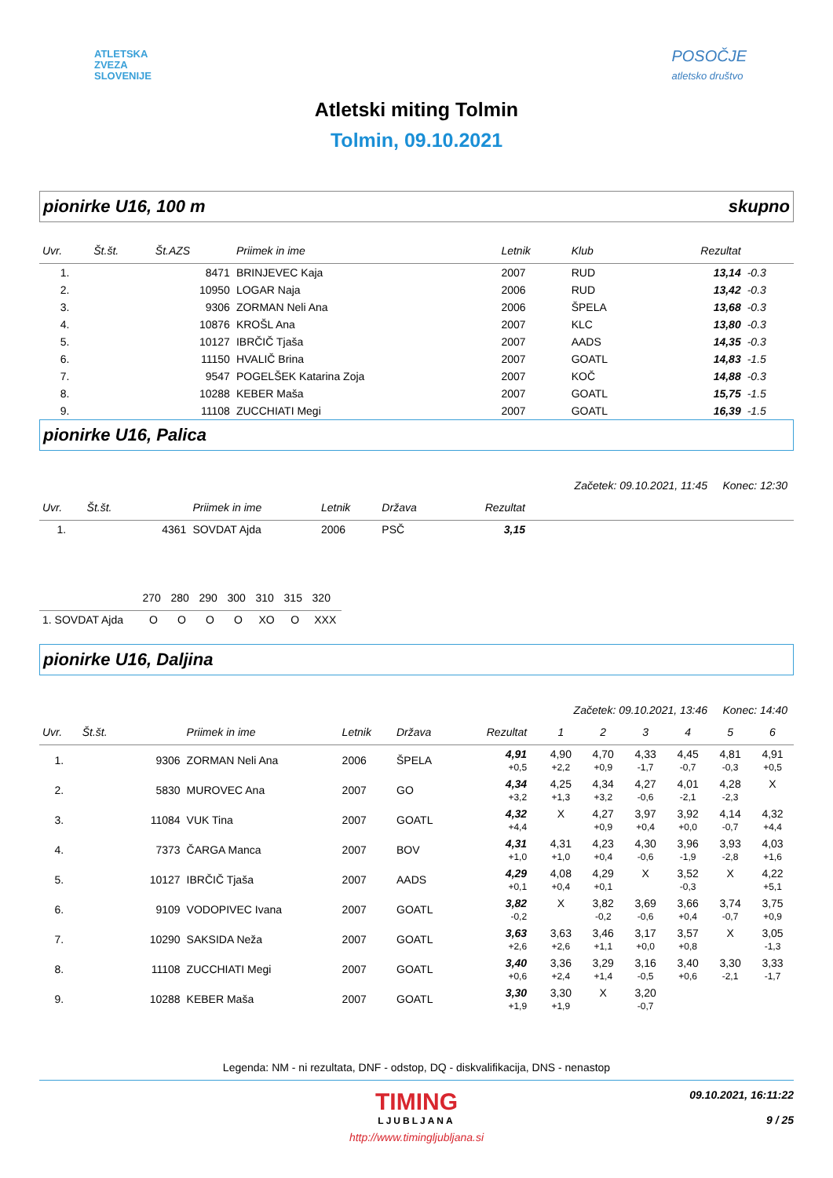ATLETSKA
ZVEZA
SLOVENIJE
POSOČJE
atletsko društvo
Atletski miting Tolmin
Tolmin, 09.10.2021
pionirke U16, 100 m skupno
| Uvr. | Št.št. | Št.AZS | Priimek in ime | Letnik | Klub | Rezultat | |
| --- | --- | --- | --- | --- | --- | --- | --- |
| 1. | | 8471 | BRINJEVEC Kaja | 2007 | RUD | 13,14 | -0.3 |
| 2. | | 10950 | LOGAR Naja | 2006 | RUD | 13,42 | -0.3 |
| 3. | | 9306 | ZORMAN Neli Ana | 2006 | ŠPELA | 13,68 | -0.3 |
| 4. | | 10876 | KROŠL Ana | 2007 | KLC | 13,80 | -0.3 |
| 5. | | 10127 | IBRČIČ Tjaša | 2007 | AADS | 14,35 | -0.3 |
| 6. | | 11150 | HVALIČ Brina | 2007 | GOATL | 14,83 | -1.5 |
| 7. | | 9547 | POGELŠEK Katarina Zoja | 2007 | KOČ | 14,88 | -0.3 |
| 8. | | 10288 | KEBER Maša | 2007 | GOATL | 15,75 | -1.5 |
| 9. | | 11108 | ZUCCHIATI Megi | 2007 | GOATL | 16,39 | -1.5 |
pionirke U16, Palica
Začetek: 09.10.2021, 11:45 Konec: 12:30
| Uvr. | Št.št. | | Priimek in ime | Letnik | Država | Rezultat | |
| --- | --- | --- | --- | --- | --- | --- | --- |
| 1. | | 4361 | SOVDAT Ajda | 2006 | PSČ | 3,15 | |
| | 270 | 280 | 290 | 300 | 310 | 315 | 320 |
| --- | --- | --- | --- | --- | --- | --- | --- |
| 1. SOVDAT Ajda | O | O | O | O | XO | O | XXX |
pionirke U16, Daljina
Začetek: 09.10.2021, 13:46 Konec: 14:40
| Uvr. | Št.št. | | Priimek in ime | Letnik | Država | Rezultat | | 1 | 2 | 3 | 4 | 5 | 6 |
| --- | --- | --- | --- | --- | --- | --- | --- | --- | --- | --- | --- | --- | --- |
| 1. | | 9306 | ZORMAN Neli Ana | 2006 | ŠPELA | 4,91 +0,5 | | 4,90 +2,2 | 4,70 +0,9 | 4,33 -1,7 | 4,45 -0,7 | 4,81 -0,3 | 4,91 +0,5 |
| 2. | | 5830 | MUROVEC Ana | 2007 | GO | 4,34 +3,2 | | 4,25 +1,3 | 4,34 +3,2 | 4,27 -0,6 | 4,01 -2,1 | 4,28 -2,3 | X |
| 3. | | 11084 | VUK Tina | 2007 | GOATL | 4,32 +4,4 | | X | 4,27 +0,9 | 3,97 +0,4 | 3,92 +0,0 | 4,14 -0,7 | 4,32 +4,4 |
| 4. | | 7373 | ČARGA Manca | 2007 | BOV | 4,31 +1,0 | | 4,31 +1,0 | 4,23 +0,4 | 4,30 -0,6 | 3,96 -1,9 | 3,93 -2,8 | 4,03 +1,6 |
| 5. | | 10127 | IBRČIČ Tjaša | 2007 | AADS | 4,29 +0,1 | | 4,08 +0,4 | 4,29 +0,1 | X | 3,52 -0,3 | X | 4,22 +5,1 |
| 6. | | 9109 | VODOPIVEC Ivana | 2007 | GOATL | 3,82 -0,2 | | X | 3,82 -0,2 | 3,69 -0,6 | 3,66 +0,4 | 3,74 -0,7 | 3,75 +0,9 |
| 7. | | 10290 | SAKSIDA Neža | 2007 | GOATL | 3,63 +2,6 | | 3,63 +2,6 | 3,46 +1,1 | 3,17 +0,0 | 3,57 +0,8 | X | 3,05 -1,3 |
| 8. | | 11108 | ZUCCHIATI Megi | 2007 | GOATL | 3,40 +0,6 | | 3,36 +2,4 | 3,29 +1,4 | 3,16 -0,5 | 3,40 +0,6 | 3,30 -2,1 | 3,33 -1,7 |
| 9. | | 10288 | KEBER Maša | 2007 | GOATL | 3,30 +1,9 | | 3,30 +1,9 | X | 3,20 -0,7 | | | |
Legenda: NM - ni rezultata, DNF - odstop, DQ - diskvalifikacija, DNS - nenastop
TIMING
LJUBLJANA
09.10.2021, 16:11:22
9 / 25
http://www.timingljubljana.si